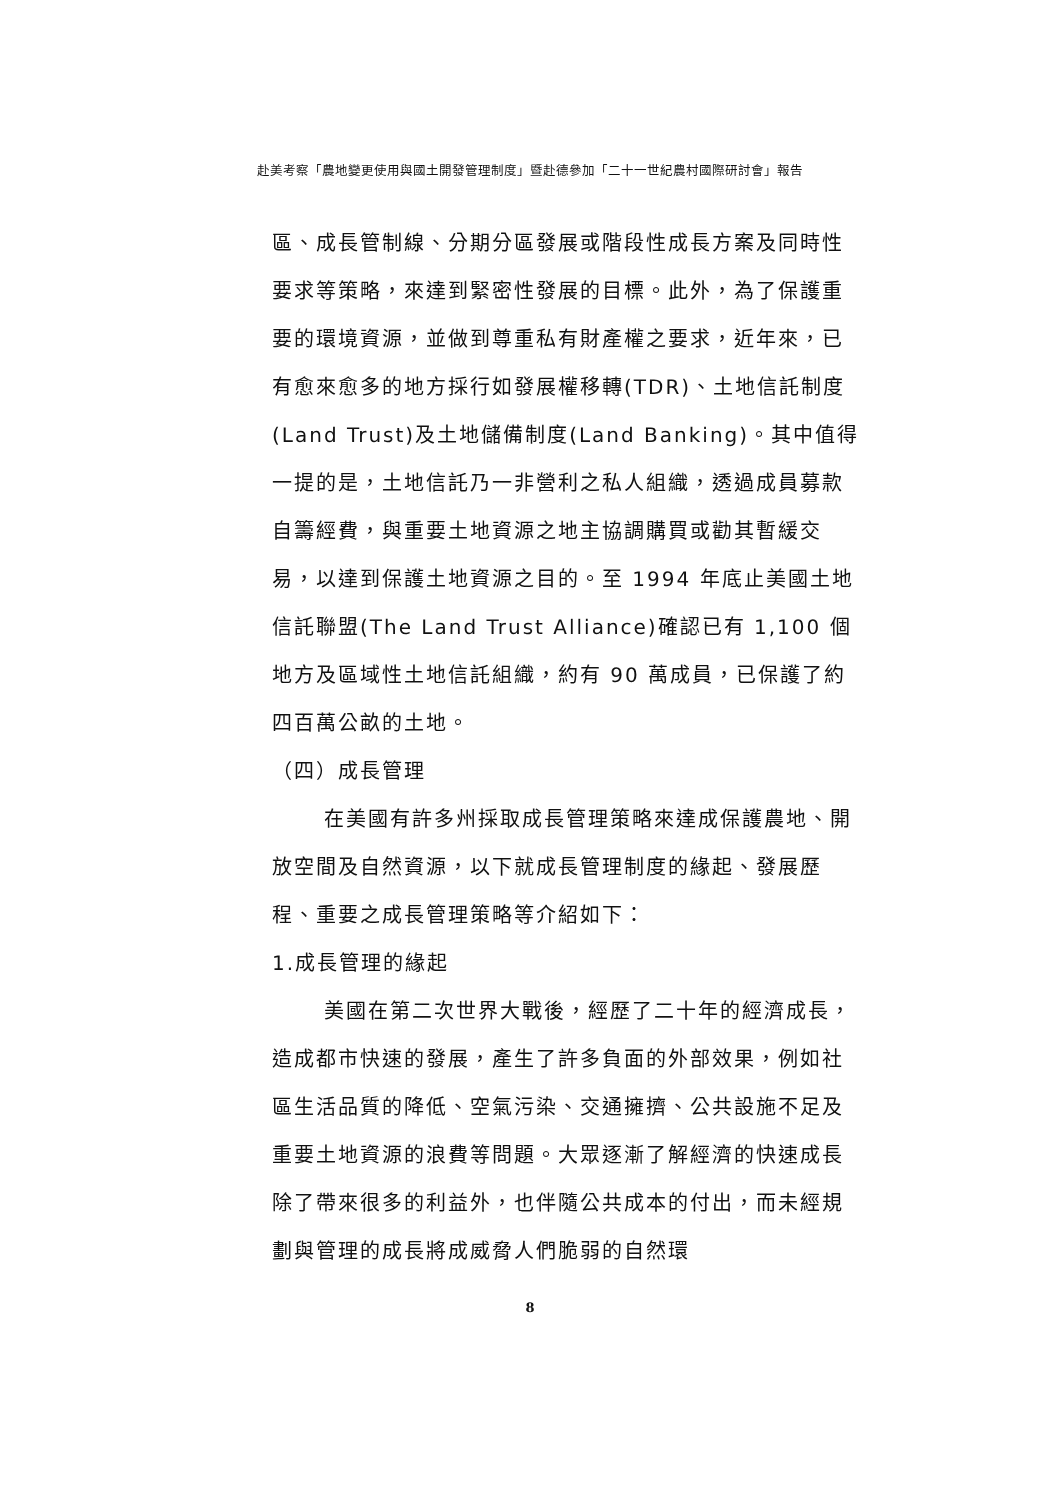赴美考察「農地變更使用與國土開發管理制度」暨赴德參加「二十一世紀農村國際研討會」報告
區、成長管制線、分期分區發展或階段性成長方案及同時性要求等策略，來達到緊密性發展的目標。此外，為了保護重要的環境資源，並做到尊重私有財產權之要求，近年來，已有愈來愈多的地方採行如發展權移轉(TDR)、土地信託制度(Land Trust)及土地儲備制度(Land Banking)。其中值得一提的是，土地信託乃一非營利之私人組織，透過成員募款自籌經費，與重要土地資源之地主協調購買或勸其暫緩交易，以達到保護土地資源之目的。至 1994 年底止美國土地信託聯盟(The Land Trust Alliance)確認已有 1,100 個地方及區域性土地信託組織，約有 90 萬成員，已保護了約四百萬公畝的土地。
（四）成長管理
在美國有許多州採取成長管理策略來達成保護農地、開放空間及自然資源，以下就成長管理制度的緣起、發展歷程、重要之成長管理策略等介紹如下：
1.成長管理的緣起
美國在第二次世界大戰後，經歷了二十年的經濟成長，造成都市快速的發展，產生了許多負面的外部效果，例如社區生活品質的降低、空氣污染、交通擁擠、公共設施不足及重要土地資源的浪費等問題。大眾逐漸了解經濟的快速成長除了帶來很多的利益外，也伴隨公共成本的付出，而未經規劃與管理的成長將成威脅人們脆弱的自然環
8